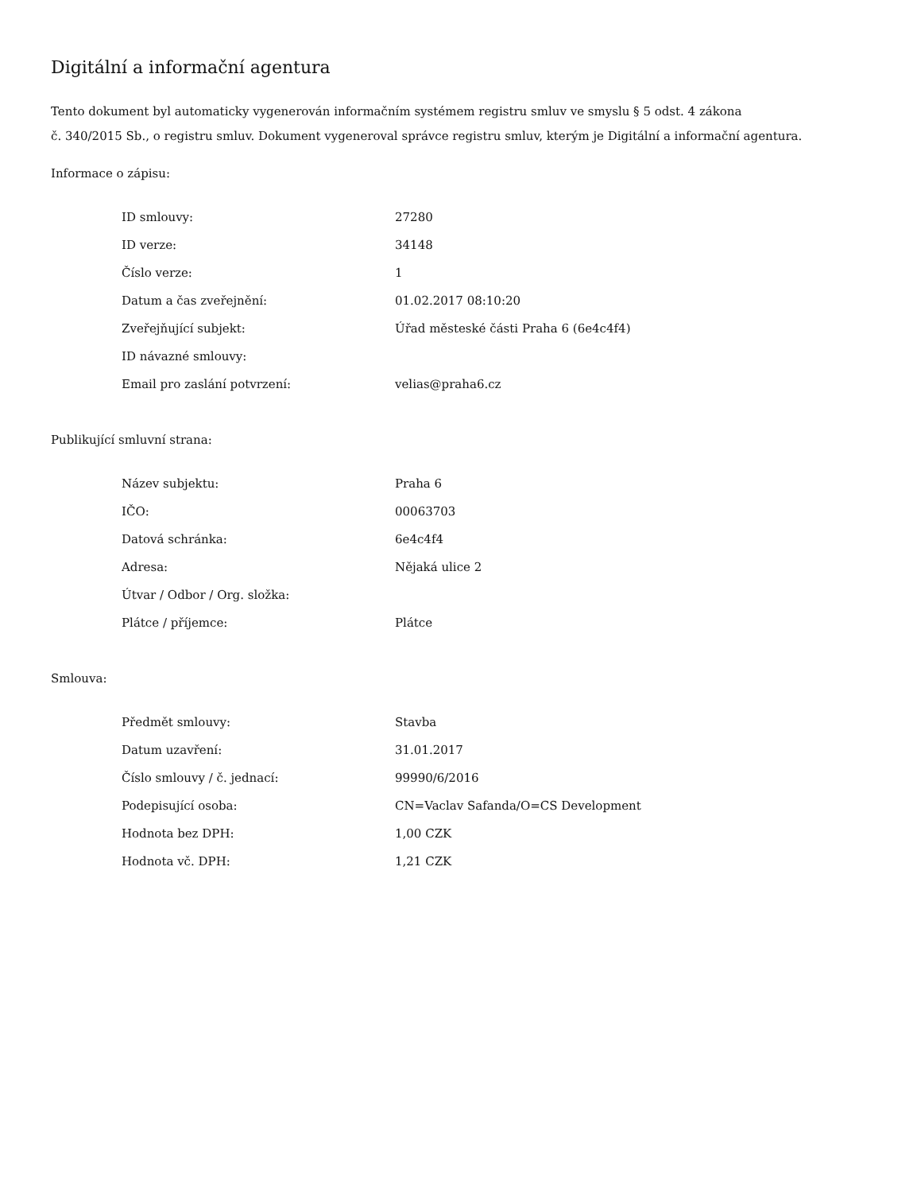Digitální a informační agentura
Tento dokument byl automaticky vygenerován informačním systémem registru smluv ve smyslu § 5 odst. 4 zákona
č. 340/2015 Sb., o registru smluv. Dokument vygeneroval správce registru smluv, kterým je Digitální a informační agentura.
Informace o zápisu:
| ID smlouvy: | 27280 |
| ID verze: | 34148 |
| Číslo verze: | 1 |
| Datum a čas zveřejnění: | 01.02.2017 08:10:20 |
| Zveřejňující subjekt: | Úřad městeské části Praha 6 (6e4c4f4) |
| ID návazné smlouvy: | |
| Email pro zaslání potvrzení: | velias@praha6.cz |
Publikující smluvní strana:
| Název subjektu: | Praha 6 |
| IČO: | 00063703 |
| Datová schránka: | 6e4c4f4 |
| Adresa: | Nějaká ulice 2 |
| Útvar / Odbor / Org. složka: | |
| Plátce / příjemce: | Plátce |
Smlouva:
| Předmět smlouvy: | Stavba |
| Datum uzavření: | 31.01.2017 |
| Číslo smlouvy / č. jednací: | 99990/6/2016 |
| Podepisující osoba: | CN=Vaclav Safanda/O=CS Development |
| Hodnota bez DPH: | 1,00 CZK |
| Hodnota vč. DPH: | 1,21 CZK |